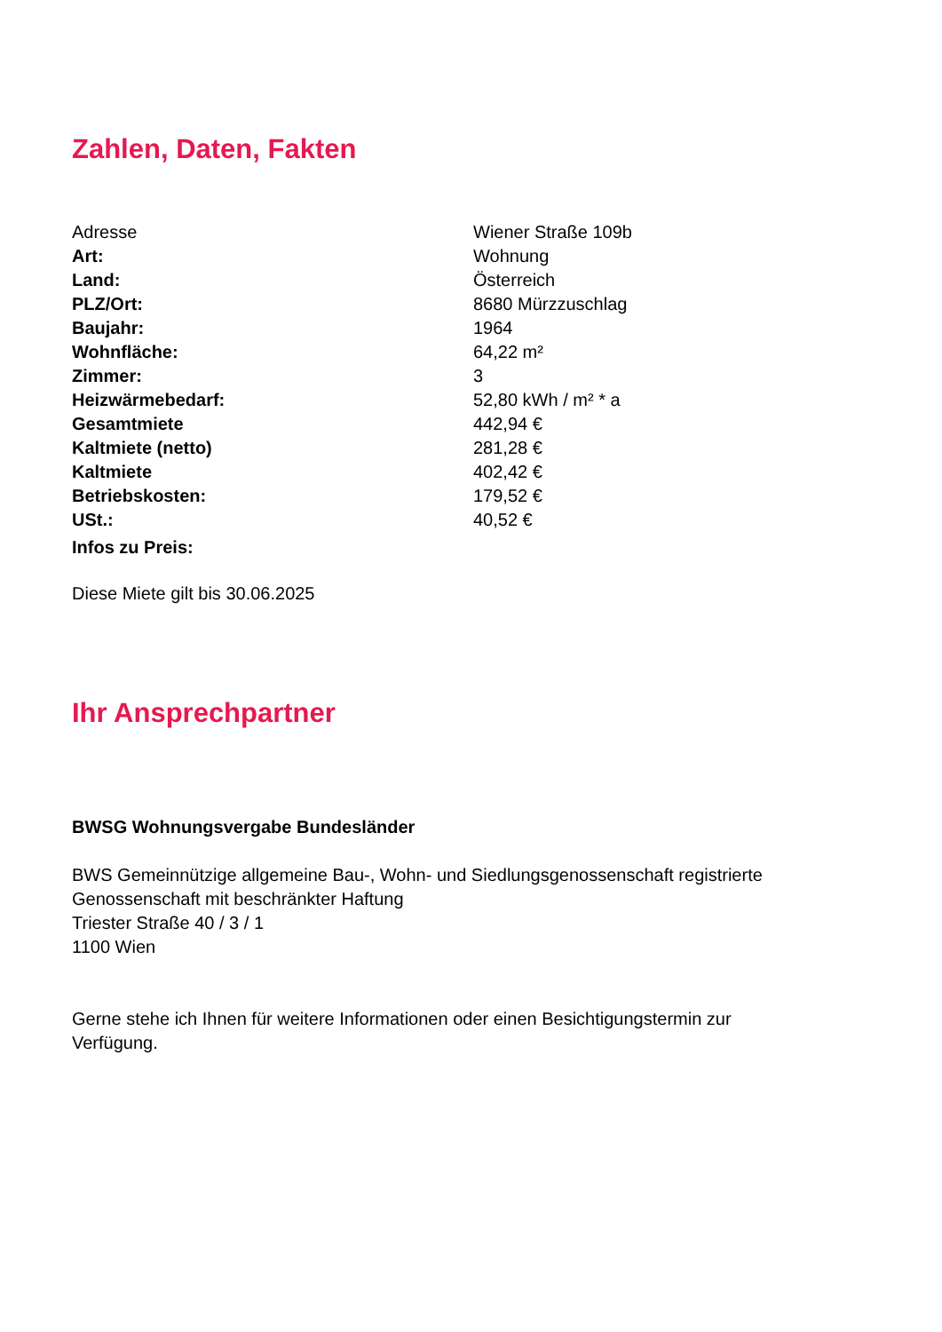Zahlen, Daten, Fakten
| Adresse | Wiener Straße 109b |
| Art: | Wohnung |
| Land: | Österreich |
| PLZ/Ort: | 8680 Mürzzuschlag |
| Baujahr: | 1964 |
| Wohnfläche: | 64,22 m² |
| Zimmer: | 3 |
| Heizwärmebedarf: | 52,80 kWh / m² * a |
| Gesamtmiete | 442,94 € |
| Kaltmiete (netto) | 281,28 € |
| Kaltmiete | 402,42 € |
| Betriebskosten: | 179,52 € |
| USt.: | 40,52 € |
| Infos zu Preis: | |
Diese Miete gilt bis 30.06.2025
Ihr Ansprechpartner
BWSG Wohnungsvergabe Bundesländer
BWS Gemeinnützige allgemeine Bau-, Wohn- und Siedlungsgenossenschaft registrierte
Genossenschaft mit beschränkter Haftung
Triester Straße 40 / 3 / 1
1100 Wien
Gerne stehe ich Ihnen für weitere Informationen oder einen Besichtigungstermin zur
Verfügung.